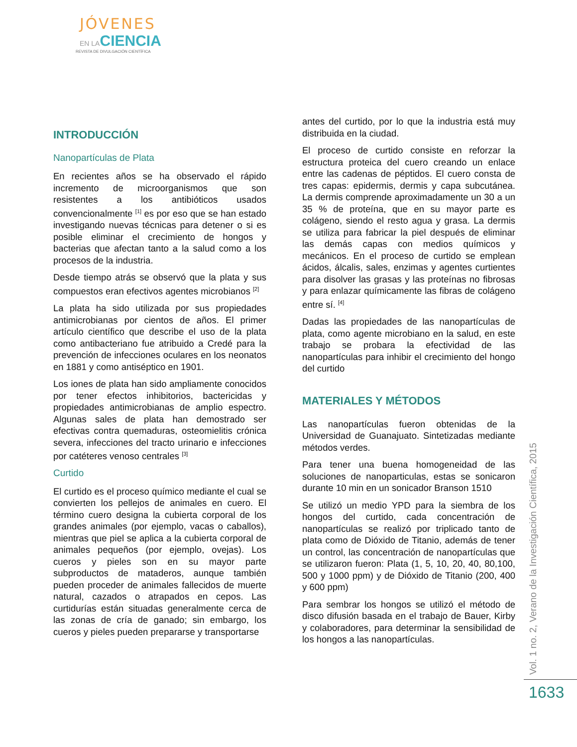JÓVENES
EN LACIENCIA
REVISTA DE DIVULGACIÓN CIENTÍFICA
INTRODUCCIÓN
Nanopartículas de Plata
En recientes años se ha observado el rápido incremento de microorganismos que son resistentes a los antibióticos usados convencionalmente <sup>[1]</sup> es por eso que se han estado investigando nuevas técnicas para detener o si es posible eliminar el crecimiento de hongos y bacterias que afectan tanto a la salud como a los procesos de la industria.
Desde tiempo atrás se observó que la plata y sus compuestos eran efectivos agentes microbianos <sup>[2]</sup>
La plata ha sido utilizada por sus propiedades antimicrobianas por cientos de años. El primer artículo científico que describe el uso de la plata como antibacteriano fue atribuido a Credé para la prevención de infecciones oculares en los neonatos en 1881 y como antiséptico en 1901.
Los iones de plata han sido ampliamente conocidos por tener efectos inhibitorios, bactericidas y propiedades antimicrobianas de amplio espectro. Algunas sales de plata han demostrado ser efectivas contra quemaduras, osteomielitis crónica severa, infecciones del tracto urinario e infecciones por catéteres venoso centrales <sup>[3]</sup>
Curtido
El curtido es el proceso químico mediante el cual se convierten los pellejos de animales en cuero. El término cuero designa la cubierta corporal de los grandes animales (por ejemplo, vacas o caballos), mientras que piel se aplica a la cubierta corporal de animales pequeños (por ejemplo, ovejas). Los cueros y pieles son en su mayor parte subproductos de mataderos, aunque también pueden proceder de animales fallecidos de muerte natural, cazados o atrapados en cepos. Las curtidurías están situadas generalmente cerca de las zonas de cría de ganado; sin embargo, los cueros y pieles pueden prepararse y transportarse
antes del curtido, por lo que la industria está muy distribuida en la ciudad.
El proceso de curtido consiste en reforzar la estructura proteica del cuero creando un enlace entre las cadenas de péptidos. El cuero consta de tres capas: epidermis, dermis y capa subcutánea. La dermis comprende aproximadamente un 30 a un 35 % de proteína, que en su mayor parte es colágeno, siendo el resto agua y grasa. La dermis se utiliza para fabricar la piel después de eliminar las demás capas con medios químicos y mecánicos. En el proceso de curtido se emplean ácidos, álcalis, sales, enzimas y agentes curtientes para disolver las grasas y las proteínas no fibrosas y para enlazar químicamente las fibras de colágeno entre sí. <sup>[4]</sup>
Dadas las propiedades de las nanopartículas de plata, como agente microbiano en la salud, en este trabajo se probara la efectividad de las nanopartículas para inhibir el crecimiento del hongo del curtido
MATERIALES Y MÉTODOS
Las nanopartículas fueron obtenidas de la Universidad de Guanajuato. Sintetizadas mediante métodos verdes.
Para tener una buena homogeneidad de las soluciones de nanoparticulas, estas se sonicaron durante 10 min en un sonicador Branson 1510
Se utilizó un medio YPD para la siembra de los hongos del curtido, cada concentración de nanopartículas se realizó por triplicado tanto de plata como de Dióxido de Titanio, además de tener un control, las concentración de nanopartículas que se utilizaron fueron: Plata (1, 5, 10, 20, 40, 80,100, 500 y 1000 ppm) y de Dióxido de Titanio (200, 400 y 600 ppm)
Para sembrar los hongos se utilizó el método de disco difusión basada en el trabajo de Bauer, Kirby y colaboradores, para determinar la sensibilidad de los hongos a las nanopartículas.
Vol. 1 no. 2, Verano de la Investigación Científica, 2015
1633